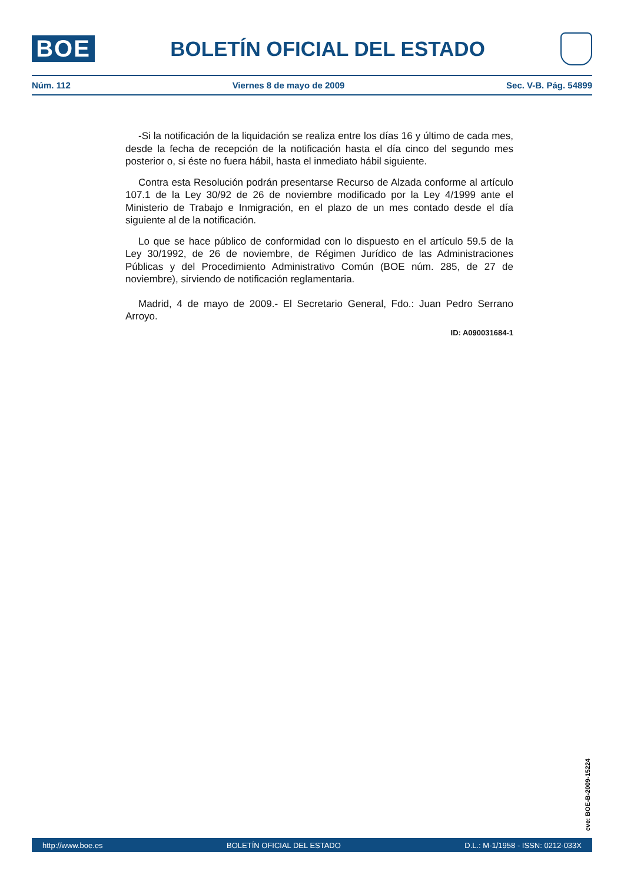BOE
BOLETÍN OFICIAL DEL ESTADO
Núm. 112 Viernes 8 de mayo de 2009 Sec. V-B. Pág. 54899
-Si la notificación de la liquidación se realiza entre los días 16 y último de cada mes, desde la fecha de recepción de la notificación hasta el día cinco del segundo mes posterior o, si éste no fuera hábil, hasta el inmediato hábil siguiente.
Contra esta Resolución podrán presentarse Recurso de Alzada conforme al artículo 107.1 de la Ley 30/92 de 26 de noviembre modificado por la Ley 4/1999 ante el Ministerio de Trabajo e Inmigración, en el plazo de un mes contado desde el día siguiente al de la notificación.
Lo que se hace público de conformidad con lo dispuesto en el artículo 59.5 de la Ley 30/1992, de 26 de noviembre, de Régimen Jurídico de las Administraciones Públicas y del Procedimiento Administrativo Común (BOE núm. 285, de 27 de noviembre), sirviendo de notificación reglamentaria.
Madrid, 4 de mayo de 2009.- El Secretario General, Fdo.: Juan Pedro Serrano Arroyo.
ID: A090031684-1
cve: BOE-B-2009-15224
http://www.boe.es BOLETÍN OFICIAL DEL ESTADO D.L.: M-1/1958 - ISSN: 0212-033X